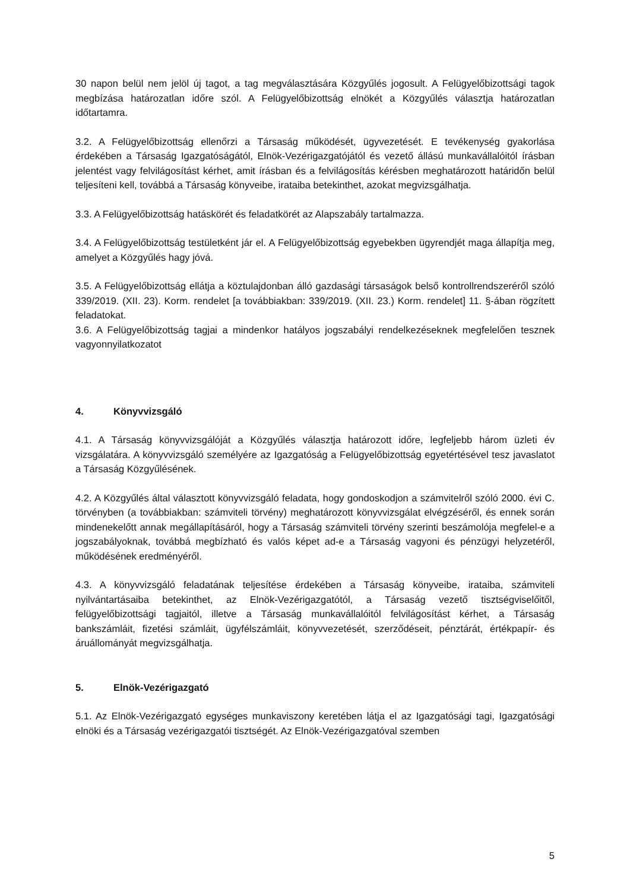30 napon belül nem jelöl új tagot, a tag megválasztására Közgyűlés jogosult. A Felügyelőbizottsági tagok megbízása határozatlan időre szól. A Felügyelőbizottság elnökét a Közgyűlés választja határozatlan időtartamra.
3.2. A Felügyelőbizottság ellenőrzi a Társaság működését, ügyvezetését. E tevékenység gyakorlása érdekében a Társaság Igazgatóságától, Elnök-Vezérigazgatójától és vezető állású munkavállalóitól írásban jelentést vagy felvilágosítást kérhet, amit írásban és a felvilágosítás kérésben meghatározott határidőn belül teljesíteni kell, továbbá a Társaság könyveibe, irataiba betekinthet, azokat megvizsgálhatja.
3.3. A Felügyelőbizottság hatáskörét és feladatkörét az Alapszabály tartalmazza.
3.4. A Felügyelőbizottság testületként jár el. A Felügyelőbizottság egyebekben ügyrendjét maga állapítja meg, amelyet a Közgyűlés hagy jóvá.
3.5. A Felügyelőbizottság ellátja a köztulajdonban álló gazdasági társaságok belső kontrollrendszeréről szóló 339/2019. (XII. 23). Korm. rendelet [a továbbiakban: 339/2019. (XII. 23.) Korm. rendelet] 11. §-ában rögzített feladatokat.
3.6. A Felügyelőbizottság tagjai a mindenkor hatályos jogszabályi rendelkezéseknek megfelelően tesznek vagyonnyilatkozatot
4. Könyvvizsgáló
4.1. A Társaság könyvvizsgálóját a Közgyűlés választja határozott időre, legfeljebb három üzleti év vizsgálatára. A könyvvizsgáló személyére az Igazgatóság a Felügyelőbizottság egyetértésével tesz javaslatot a Társaság Közgyűlésének.
4.2. A Közgyűlés által választott könyvvizsgáló feladata, hogy gondoskodjon a számvitelről szóló 2000. évi C. törvényben (a továbbiakban: számviteli törvény) meghatározott könyvvizsgálat elvégzéséről, és ennek során mindenekelőtt annak megállapításáról, hogy a Társaság számviteli törvény szerinti beszámolója megfelel-e a jogszabályoknak, továbbá megbízható és valós képet ad-e a Társaság vagyoni és pénzügyi helyzetéről, működésének eredményéről.
4.3. A könyvvizsgáló feladatának teljesítése érdekében a Társaság könyveibe, irataiba, számviteli nyilvántartásaiba betekinthet, az Elnök-Vezérigazgatótól, a Társaság vezető tisztségviselőitől, felügyelőbizottsági tagjaitól, illetve a Társaság munkavállalóitól felvilágosítást kérhet, a Társaság bankszámláit, fizetési számláit, ügyfélszámláit, könyvvezetését, szerződéseit, pénztárát, értékpapír- és áruállományát megvizsgálhatja.
5. Elnök-Vezérigazgató
5.1. Az Elnök-Vezérigazgató egységes munkaviszony keretében látja el az Igazgatósági tagi, Igazgatósági elnöki és a Társaság vezérigazgatói tisztségét. Az Elnök-Vezérigazgatóval szemben
5